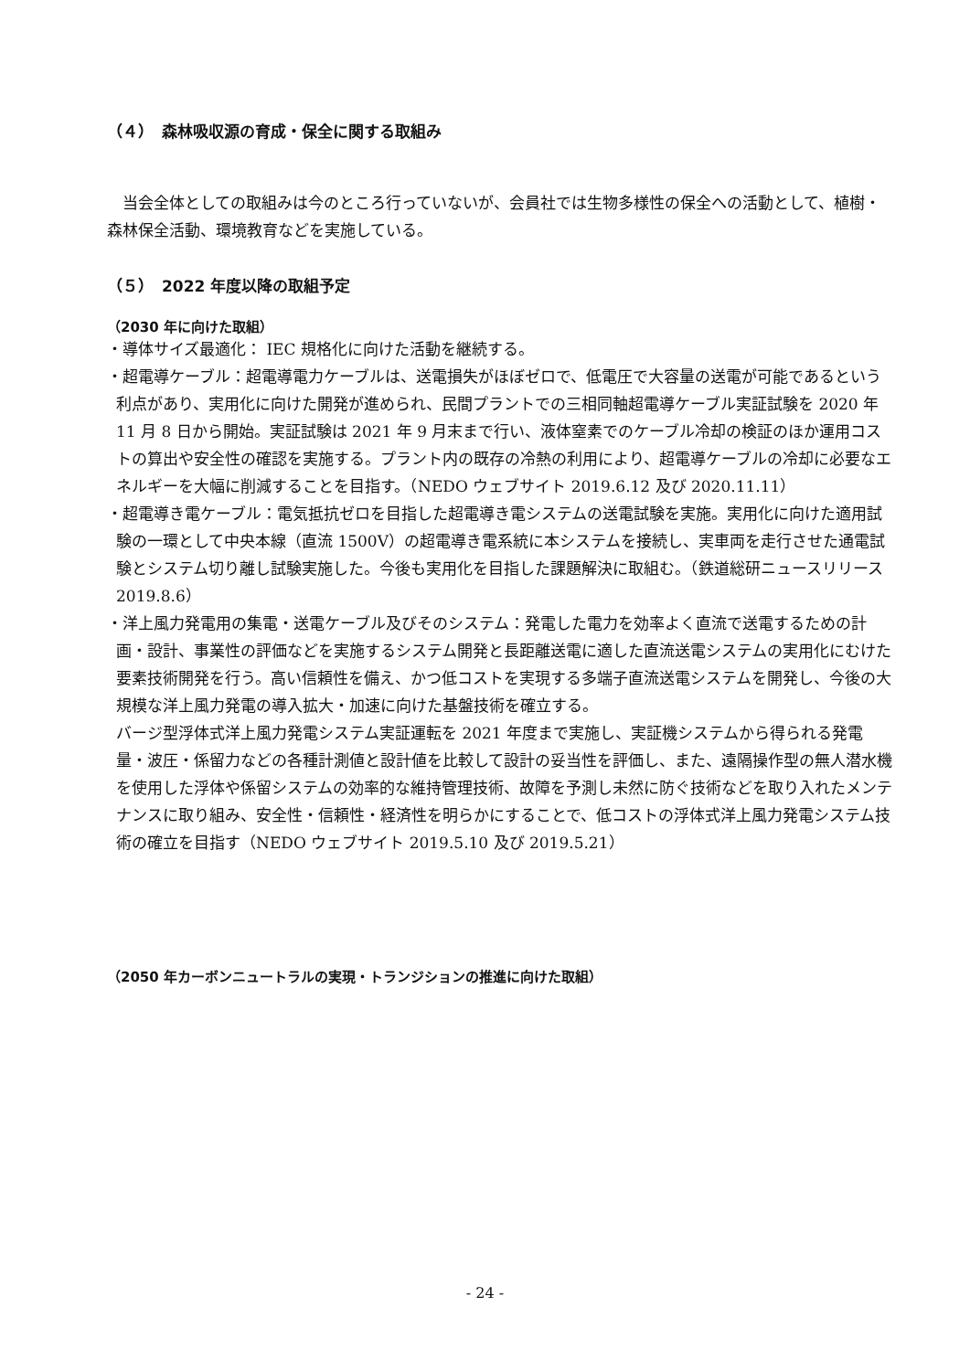（４）　森林吸収源の育成・保全に関する取組み
当会全体としての取組みは今のところ行っていないが、会員社では生物多様性の保全への活動として、植樹・森林保全活動、環境教育などを実施している。
（５）　2022 年度以降の取組予定
（2030 年に向けた取組）
・導体サイズ最適化： IEC 規格化に向けた活動を継続する。
・超電導ケーブル：超電導電力ケーブルは、送電損失がほぼゼロで、低電圧で大容量の送電が可能であるという利点があり、実用化に向けた開発が進められ、民間プラントでの三相同軸超電導ケーブル実証試験を 2020 年 11 月 8 日から開始。実証試験は 2021 年 9 月末まで行い、液体窒素でのケーブル冷却の検証のほか運用コストの算出や安全性の確認を実施する。プラント内の既存の冷熱の利用により、超電導ケーブルの冷却に必要なエネルギーを大幅に削減することを目指す。（NEDO ウェブサイト 2019.6.12 及び 2020.11.11）
・超電導き電ケーブル：電気抵抗ゼロを目指した超電導き電システムの送電試験を実施。実用化に向けた適用試験の一環として中央本線（直流 1500V）の超電導き電系統に本システムを接続し、実車両を走行させた通電試験とシステム切り離し試験実施した。今後も実用化を目指した課題解決に取組む。（鉄道総研ニュースリリース 2019.8.6）
・洋上風力発電用の集電・送電ケーブル及びそのシステム：発電した電力を効率よく直流で送電するための計画・設計、事業性の評価などを実施するシステム開発と長距離送電に適した直流送電システムの実用化にむけた要素技術開発を行う。高い信頼性を備え、かつ低コストを実現する多端子直流送電システムを開発し、今後の大規模な洋上風力発電の導入拡大・加速に向けた基盤技術を確立する。
バージ型浮体式洋上風力発電システム実証運転を 2021 年度まで実施し、実証機システムから得られる発電量・波圧・係留力などの各種計測値と設計値を比較して設計の妥当性を評価し、また、遠隔操作型の無人潜水機を使用した浮体や係留システムの効率的な維持管理技術、故障を予測し未然に防ぐ技術などを取り入れたメンテナンスに取り組み、安全性・信頼性・経済性を明らかにすることで、低コストの浮体式洋上風力発電システム技術の確立を目指す（NEDO ウェブサイト 2019.5.10 及び 2019.5.21）
（2050 年カーボンニュートラルの実現・トランジションの推進に向けた取組）
- 24 -